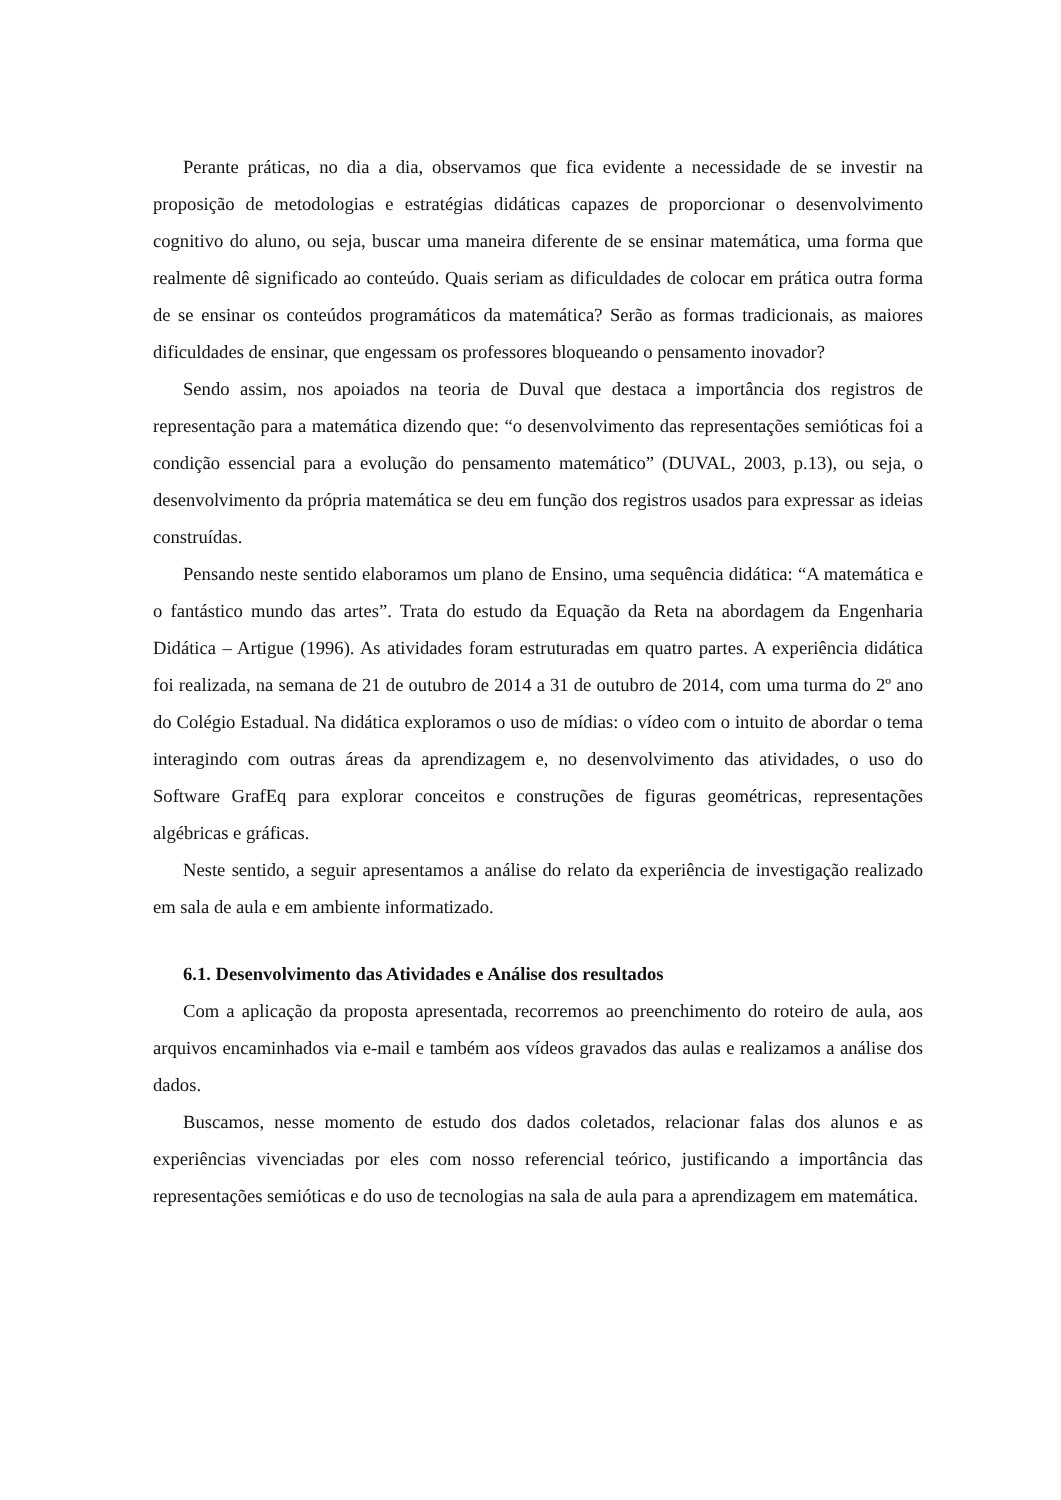Perante práticas, no dia a dia, observamos que fica evidente a necessidade de se investir na proposição de metodologias e estratégias didáticas capazes de proporcionar o desenvolvimento cognitivo do aluno, ou seja, buscar uma maneira diferente de se ensinar matemática, uma forma que realmente dê significado ao conteúdo. Quais seriam as dificuldades de colocar em prática outra forma de se ensinar os conteúdos programáticos da matemática? Serão as formas tradicionais, as maiores dificuldades de ensinar, que engessam os professores bloqueando o pensamento inovador?
Sendo assim, nos apoiados na teoria de Duval que destaca a importância dos registros de representação para a matemática dizendo que: “o desenvolvimento das representações semióticas foi a condição essencial para a evolução do pensamento matemático” (DUVAL, 2003, p.13), ou seja, o desenvolvimento da própria matemática se deu em função dos registros usados para expressar as ideias construídas.
Pensando neste sentido elaboramos um plano de Ensino, uma sequência didática: “A matemática e o fantástico mundo das artes”. Trata do estudo da Equação da Reta na abordagem da Engenharia Didática – Artigue (1996). As atividades foram estruturadas em quatro partes. A experiência didática foi realizada, na semana de 21 de outubro de 2014 a 31 de outubro de 2014, com uma turma do 2º ano do Colégio Estadual. Na didática exploramos o uso de mídias: o vídeo com o intuito de abordar o tema interagindo com outras áreas da aprendizagem e, no desenvolvimento das atividades, o uso do Software GrafEq para explorar conceitos e construções de figuras geométricas, representações algébricas e gráficas.
Neste sentido, a seguir apresentamos a análise do relato da experiência de investigação realizado em sala de aula e em ambiente informatizado.
6.1. Desenvolvimento das Atividades e Análise dos resultados
Com a aplicação da proposta apresentada, recorremos ao preenchimento do roteiro de aula, aos arquivos encaminhados via e-mail e também aos vídeos gravados das aulas e realizamos a análise dos dados.
Buscamos, nesse momento de estudo dos dados coletados, relacionar falas dos alunos e as experiências vivenciadas por eles com nosso referencial teórico, justificando a importância das representações semióticas e do uso de tecnologias na sala de aula para a aprendizagem em matemática.